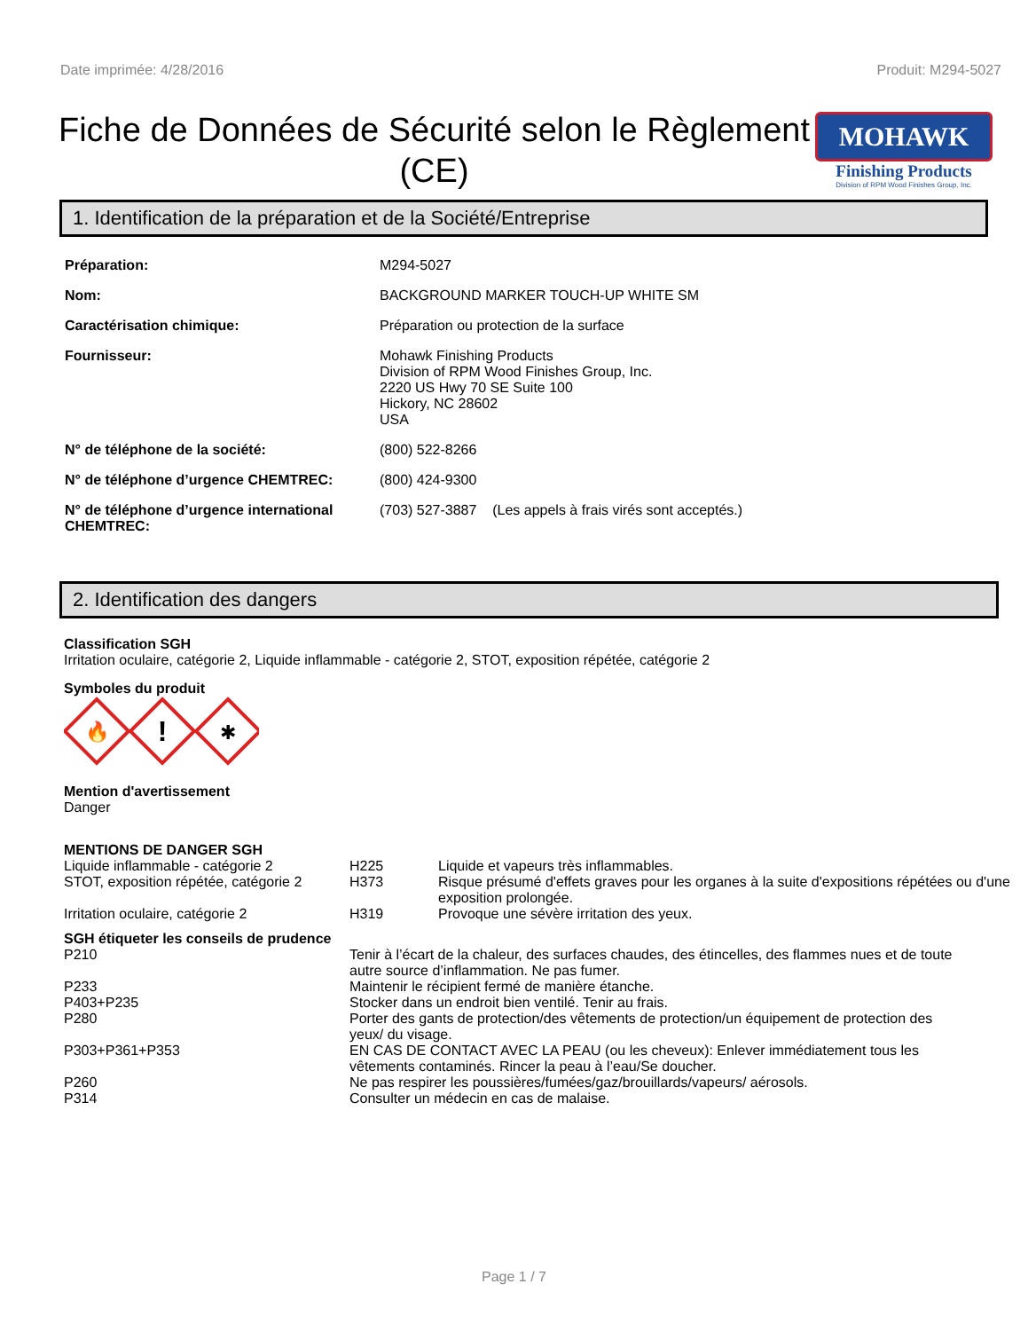Date imprimée: 4/28/2016 Produit: M294-5027
Fiche de Données de Sécurité selon le Règlement (CE)
MOHAWK
Finishing Products
Division of RPM Wood Finishes Group, Inc.
1. Identification de la préparation et de la Société/Entreprise
| Préparation: | M294-5027 |
| Nom: | BACKGROUND MARKER TOUCH-UP WHITE SM |
| Caractérisation chimique: | Préparation ou protection de la surface |
| Fournisseur: | Mohawk Finishing Products Division of RPM Wood Finishes Group, Inc. 2220 US Hwy 70 SE Suite 100 Hickory, NC 28602 USA |
| N° de téléphone de la société: | (800) 522-8266 |
| N° de téléphone d’urgence CHEMTREC: | (800) 424-9300 |
| N° de téléphone d’urgence international CHEMTREC: | (703) 527-3887 (Les appels à frais virés sont acceptés.) |
2. Identification des dangers
Classification SGH
Irritation oculaire, catégorie 2, Liquide inflammable - catégorie 2, STOT, exposition répétée, catégorie 2
Symboles du produit
🔥
!
✱
Mention d'avertissement
Danger
MENTIONS DE DANGER SGH
| Liquide inflammable - catégorie 2 | H225 | Liquide et vapeurs très inflammables. |
| STOT, exposition répétée, catégorie 2 | H373 | Risque présumé d'effets graves pour les organes à la suite d'expositions répétées ou d'une exposition prolongée. |
| Irritation oculaire, catégorie 2 | H319 | Provoque une sévère irritation des yeux. |
SGH étiqueter les conseils de prudence
| P210 | Tenir à l’écart de la chaleur, des surfaces chaudes, des étincelles, des flammes nues et de toute autre source d’inflammation. Ne pas fumer. |
| P233 | Maintenir le récipient fermé de manière étanche. |
| P403+P235 | Stocker dans un endroit bien ventilé. Tenir au frais. |
| P280 | Porter des gants de protection/des vêtements de protection/un équipement de protection des yeux/ du visage. |
| P303+P361+P353 | EN CAS DE CONTACT AVEC LA PEAU (ou les cheveux): Enlever immédiatement tous les vêtements contaminés. Rincer la peau à l’eau/Se doucher. |
| P260 | Ne pas respirer les poussières/fumées/gaz/brouillards/vapeurs/ aérosols. |
| P314 | Consulter un médecin en cas de malaise. |
Page 1 / 7